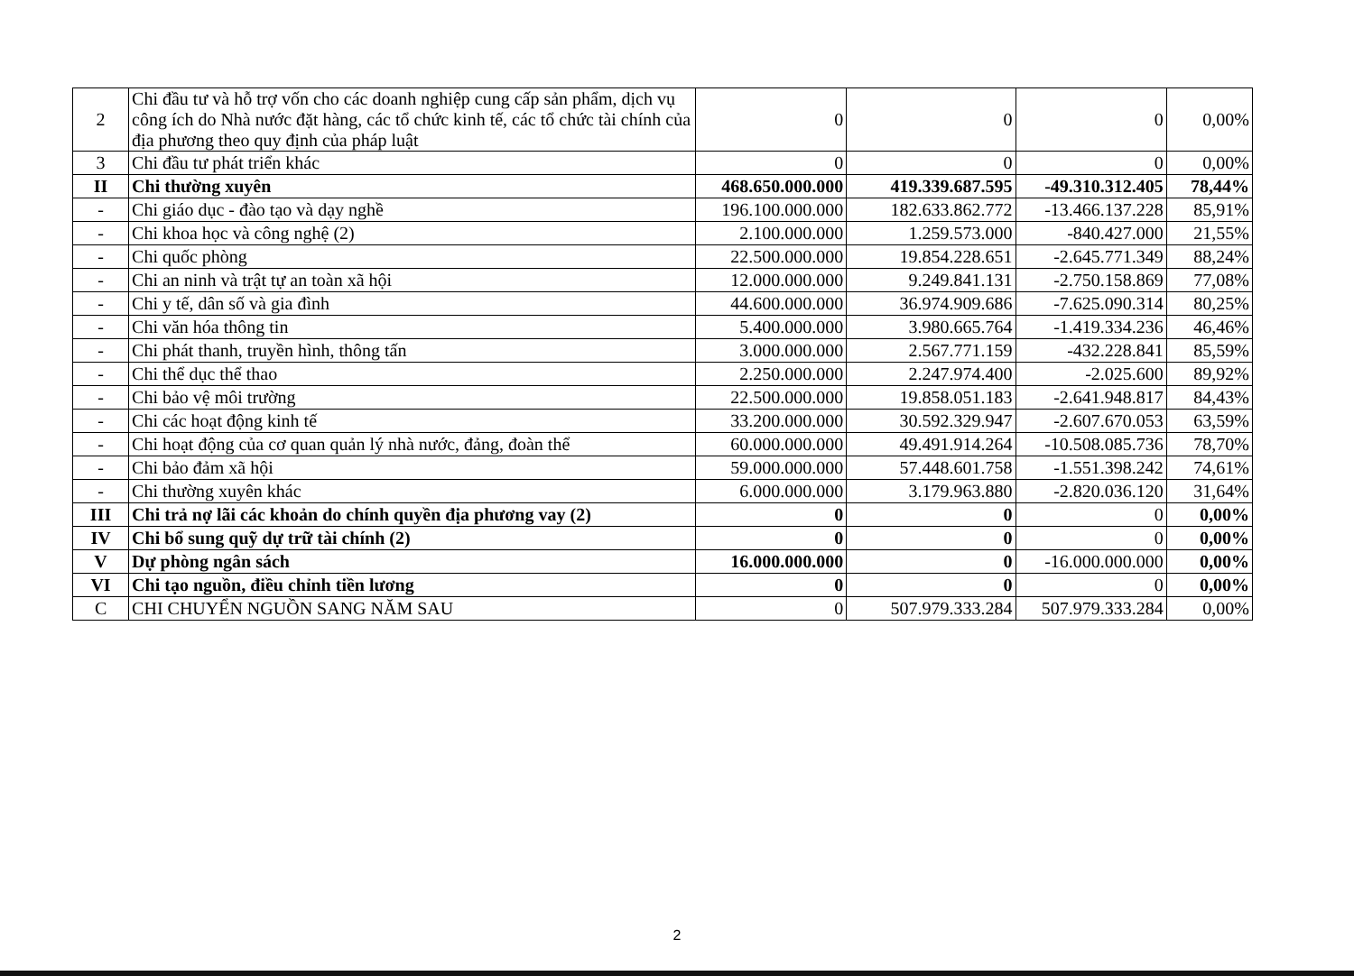| 2 | Chi đầu tư và hỗ trợ vốn cho các doanh nghiệp cung cấp sản phẩm, dịch vụ công ích do Nhà nước đặt hàng, các tổ chức kinh tế, các tổ chức tài chính của địa phương theo quy định của pháp luật | 0 | 0 | 0 | 0,00% |
| 3 | Chi đầu tư phát triển khác | 0 | 0 | 0 | 0,00% |
| II | Chi thường xuyên | 468.650.000.000 | 419.339.687.595 | -49.310.312.405 | 78,44% |
| - | Chi giáo dục - đào tạo và dạy nghề | 196.100.000.000 | 182.633.862.772 | -13.466.137.228 | 85,91% |
| - | Chi khoa học và công nghệ (2) | 2.100.000.000 | 1.259.573.000 | -840.427.000 | 21,55% |
| - | Chi quốc phòng | 22.500.000.000 | 19.854.228.651 | -2.645.771.349 | 88,24% |
| - | Chi an ninh và trật tự an toàn xã hội | 12.000.000.000 | 9.249.841.131 | -2.750.158.869 | 77,08% |
| - | Chi y tế, dân số và gia đình | 44.600.000.000 | 36.974.909.686 | -7.625.090.314 | 80,25% |
| - | Chi văn hóa thông tin | 5.400.000.000 | 3.980.665.764 | -1.419.334.236 | 46,46% |
| - | Chi phát thanh, truyền hình, thông tấn | 3.000.000.000 | 2.567.771.159 | -432.228.841 | 85,59% |
| - | Chi thể dục thể thao | 2.250.000.000 | 2.247.974.400 | -2.025.600 | 89,92% |
| - | Chi bảo vệ môi trường | 22.500.000.000 | 19.858.051.183 | -2.641.948.817 | 84,43% |
| - | Chi các hoạt động kinh tế | 33.200.000.000 | 30.592.329.947 | -2.607.670.053 | 63,59% |
| - | Chi hoạt động của cơ quan quản lý nhà nước, đảng, đoàn thể | 60.000.000.000 | 49.491.914.264 | -10.508.085.736 | 78,70% |
| - | Chi bảo đảm xã hội | 59.000.000.000 | 57.448.601.758 | -1.551.398.242 | 74,61% |
| - | Chi thường xuyên khác | 6.000.000.000 | 3.179.963.880 | -2.820.036.120 | 31,64% |
| III | Chi trả nợ lãi các khoản do chính quyền địa phương vay (2) | 0 | 0 | 0 | 0,00% |
| IV | Chi bổ sung quỹ dự trữ tài chính (2) | 0 | 0 | 0 | 0,00% |
| V | Dự phòng ngân sách | 16.000.000.000 | 0 | -16.000.000.000 | 0,00% |
| VI | Chi tạo nguồn, điều chỉnh tiền lương | 0 | 0 | 0 | 0,00% |
| C | CHI CHUYỂN NGUỒN SANG NĂM SAU | 0 | 507.979.333.284 | 507.979.333.284 | 0,00% |
2